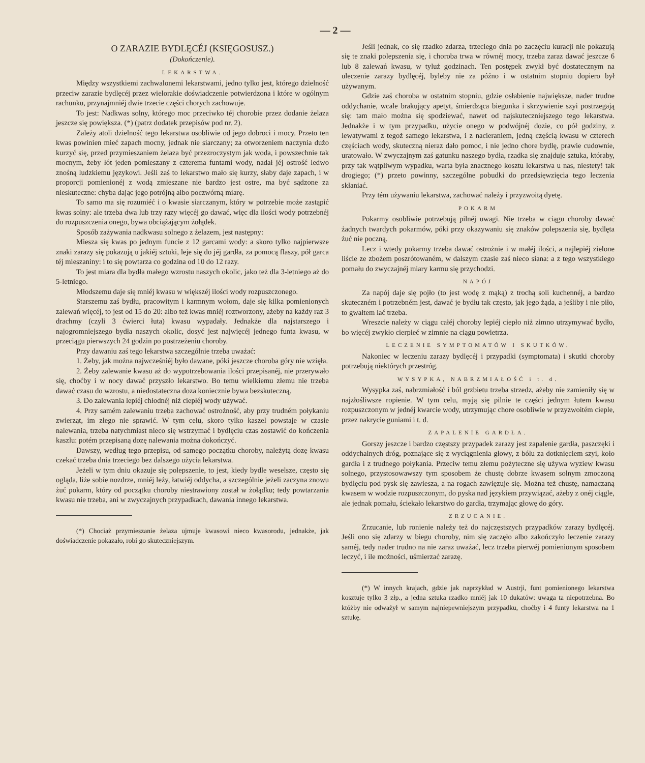— 2 —
O ZARAZIE BYDLĘCÉJ (KSIĘGOSUSZ.)
(Dokończenie).
LEKARSTWA.
Między wszystkiemi zachwalonemi lekarstwami, jedno tylko jest, którego dzielność przeciw zarazie bydlęcéj przez wielorakie doświadczenie potwierdzona i które w ogólnym rachunku, przynajmniéj dwie trzecie części chorych zachowuje.
To jest: Nadkwas solny, którego moc przeciwko téj chorobie przez dodanie żelaza jeszcze się powiększa. (*) (patrz dodatek przepisów pod nr. 2).
Zależy atoli dzielność tego lekarstwa osobliwie od jego dobroci i mocy. Przeto ten kwas powinien mieć zapach mocny, jednak nie siarczany; za otworzeniem naczynia dużo kurzyć się, przed przymieszaniem żelaza być przezroczystym jak woda, i powszechnie tak mocnym, żeby łót jeden pomieszany z czterema funtami wody, nadał jéj ostrość ledwo znośną ludzkiemu językowi. Jeśli zaś to lekarstwo mało się kurzy, słaby daje zapach, i w proporcji pomienionéj z wodą zmieszane nie bardzo jest ostre, ma być sądzone za nieskuteczne: chyba dając jego potrójną albo poczwórną miarę.
To samo ma się rozumiéć i o kwasie siarczanym, który w potrzebie może zastąpić kwas solny: ale trzeba dwa lub trzy razy więcéj go dawać, więc dla ilości wody potrzebnéj do rozpuszczenia onego, bywa obciążającym żołądek.
Sposób zażywania nadkwasu solnego z żelazem, jest następny:
Miesza się kwas po jednym funcie z 12 garcami wody: a skoro tylko najpierwsze znaki zarazy się pokazują u jakiéj sztuki, leje się do jéj gardła, za pomocą flaszy, pół garca téj mieszaniny: i to się powtarza co godzina od 10 do 12 razy.
To jest miara dla bydła małego wzrostu naszych okolic, jako też dla 3-letniego aż do 5-letniego.
Młodszemu daje się mniéj kwasu w większéj ilości wody rozpuszczonego.
Starszemu zaś bydłu, pracowitym i karmnym wołom, daje się kilka pomienionych zalewań więcéj, to jest od 15 do 20: albo też kwas mniéj roztworzony, ażeby na każdy raz 3 drachmy (czyli 3 ćwierci łuta) kwasu wypadały. Jednakże dla najstarszego i najogromniejszego bydła naszych okolic, dosyć jest najwięcéj jednego funta kwasu, w przeciągu pierwszych 24 godzin po postrzeżeniu choroby.
Przy dawaniu zaś tego lekarstwa szczególnie trzeba uważać:
1. Żeby, jak można najwcześniéj było dawane, póki jeszcze choroba góry nie wzięła.
2. Żeby zalewanie kwasu aż do wypotrzebowania ilości przepisanéj, nie przerywało się, choćby i w nocy dawać przyszło lekarstwo. Bo temu wielkiemu złemu nie trzeba dawać czasu do wzrostu, a niedostateczna doza koniecznie bywa bezskuteczną.
3. Do zalewania lepiéj chłodnéj niż ciepłéj wody używać.
4. Przy samém zalewaniu trzeba zachować ostrożność, aby przy trudném połykaniu zwierząt, im złego nie sprawić. W tym celu, skoro tylko kaszel powstaje w czasie nalewania, trzeba natychmiast nieco się wstrzymać i bydlęciu czas zostawić do kończenia kaszlu: potém przepisaną dozę nalewania można dokończyć.
Dawszy, według tego przepisu, od samego początku choroby, należytą dozę kwasu czekać trzeba dnia trzeciego bez dalszego użycia lekarstwa.
Jeżeli w tym dniu okazuje się polepszenie, to jest, kiedy bydle weselsze, często się ogląda, liże sobie nozdrze, mniéj leży, łatwiéj oddycha, a szczególnie jeżeli zaczyna znowu żuć pokarm, który od początku choroby niestrawiony został w żołądku; tedy powtarzania kwasu nie trzeba, ani w zwyczajnych przypadkach, dawania innego lekarstwa.
(*) Chociaż przymieszanie żelaza ujmuje kwasowi nieco kwasorodu, jednakże, jak doświadczenie pokazało, robi go skuteczniejszym.
Jeśli jednak, co się rzadko zdarza, trzeciego dnia po zaczęciu kuracji nie pokazują się te znaki polepszenia się, i choroba trwa w równéj mocy, trzeba zaraz dawać jeszcze 6 lub 8 zalewań kwasu, w tyluż godzinach. Ten postępek zwykł być dostatecznym na uleczenie zarazy bydlęcéj, byleby nie za późno i w ostatnim stopniu dopiero był używanym.
Gdzie zaś choroba w ostatnim stopniu, gdzie osłabienie największe, nader trudne oddychanie, wcale brakujący apetyt, śmierdząca biegunka i skrzywienie szyi postrzegają się: tam mało można się spodziewać, nawet od najskuteczniejszego tego lekarstwa. Jednakże i w tym przypadku, użycie onego w podwójnéj dozie, co pół godziny, z lewatywami z tegoż samego lekarstwa, i z nacieraniem, jedną częścią kwasu w czterech częściach wody, skuteczną nieraz dało pomoc, i nie jedno chore bydlę, prawie cudownie, uratowało. W zwyczajnym zaś gatunku naszego bydła, rzadka się znajduje sztuka, któraby, przy tak wątpliwym wypadku, warta była znacznego kosztu lekarstwa u nas, niestety! tak drogiego; (*) przeto powinny, szczególne pobudki do przedsięwzięcia tego leczenia skłaniać.
Przy tém używaniu lekarstwa, zachować należy i przyzwoitą dyetę.
POKARM
Pokarmy osobliwie potrzebują pilnéj uwagi. Nie trzeba w ciągu choroby dawać żadnych twardych pokarmów, póki przy okazywaniu się znaków polepszenia się, bydlęta żuć nie poczną.
Lecz i wtedy pokarmy trzeba dawać ostrożnie i w małéj ilości, a najlepiéj zielone liście ze zbożem poszrótowaném, w dalszym czasie zaś nieco siana: a z tego wszystkiego pomału do zwyczajnéj miary karmu się przychodzi.
NAPÓJ
Za napój daje się pojło (to jest wodę z mąką) z trochą soli kuchennéj, a bardzo skuteczném i potrzebném jest, dawać je bydłu tak często, jak jego żąda, a jeśliby i nie piło, to gwałtem lać trzeba.
Wreszcie należy w ciągu całéj choroby lepiéj ciepło niż zimno utrzymywać bydło, bo więcéj zwykło cierpieć w zimnie na ciągu powietrza.
LECZENIE SYMPTOMATÓW I SKUTKÓW.
Nakoniec w leczeniu zarazy bydlęcéj i przypadki (symptomata) i skutki choroby potrzebują niektórych przestróg.
WYSYPKA, NABRZMIAŁOŚĆ i t. d.
Wysypka zaś, nabrzmiałość i ból grzbietu trzeba strzedz, ażeby nie zamieniły się w najzłośliwsze ropienie. W tym celu, myją się pilnie te części jednym łutem kwasu rozpuszczonym w jednéj kwarcie wody, utrzymując chore osobliwie w przyzwoitém cieple, przez nakrycie guniami i t. d.
ZAPALENIE GARDŁA.
Gorszy jeszcze i bardzo częstszy przypadek zarazy jest zapalenie gardła, paszczęki i oddychalnych dróg, poznające się z wyciągnienia głowy, z bólu za dotknięciem szyi, koło gardła i z trudnego połykania. Przeciw temu złemu pożyteczne się używa wyziew kwasu solnego, przystosowawszy tym sposobem że chustę dobrze kwasem solnym zmoczoną bydlęciu pod pysk się zawiesza, a na rogach zawięzuje się. Można też chustę, namaczaną kwasem w wodzie rozpuszczonym, do pyska nad językiem przywiązać, ażeby z onéj ciągle, ale jednak pomału, ściekało lekarstwo do gardła, trzymając głowę do góry.
ZRZUCANIE.
Zrzucanie, lub ronienie należy też do najczęstszych przypadków zarazy bydlęcéj. Jeśli ono się zdarzy w biegu choroby, nim się zaczęło albo zakończyło leczenie zarazy saméj, tedy nader trudno na nie zaraz uważać, lecz trzeba pierwéj pomienionym sposobem leczyć, i ile możności, uśmierzać zarazę.
(*) W innych krajach, gdzie jak naprzykład w Austrji, funt pomienionego lekarstwa kosztuje tylko 3 złp., a jedna sztuka rzadko mniéj jak 10 dukatów: uwaga ta niepotrzebna. Bo któżby nie odważył w samym najniepewniejszym przypadku, choćby i 4 funty lekarstwa na 1 sztukę.